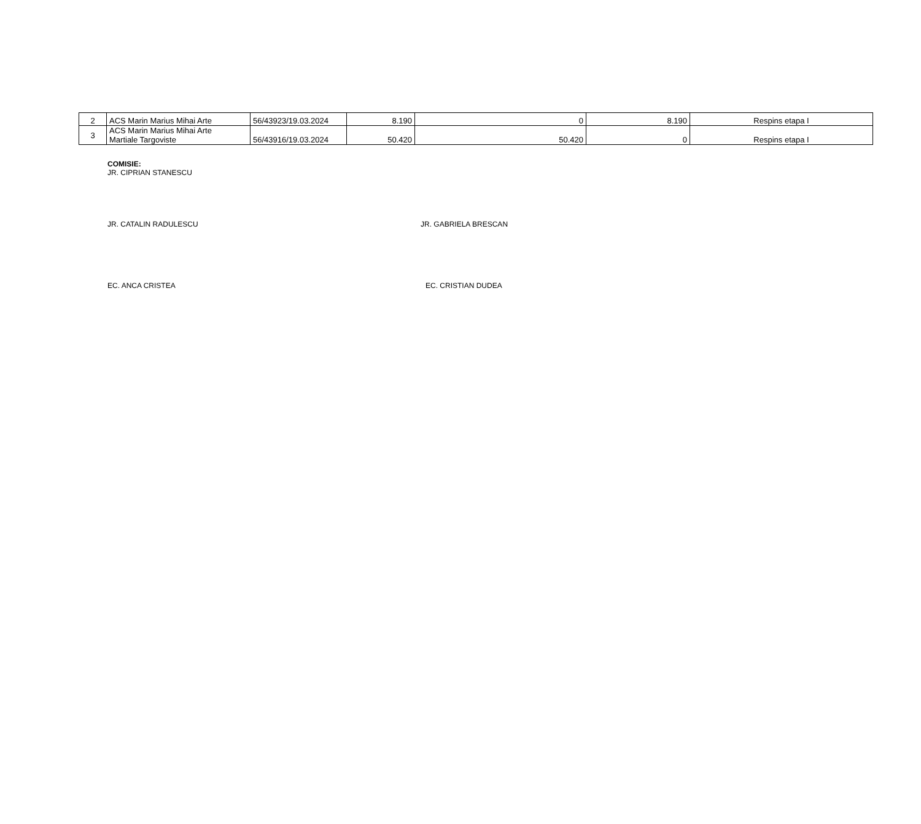| 2 | ACS Marin Marius Mihai Arte | 56/43923/19.03.2024 | 8.190 | 0 | 8.190 | Respins etapa I |
| 3 | ACS Marin Marius Mihai Arte Martiale Targoviste | 56/43916/19.03.2024 | 50.420 | 50.420 | 0 | Respins etapa I |
COMISIE:
JR. CIPRIAN STANESCU
JR. CATALIN RADULESCU JR. GABRIELA BRESCAN
EC. ANCA CRISTEA EC. CRISTIAN DUDEA